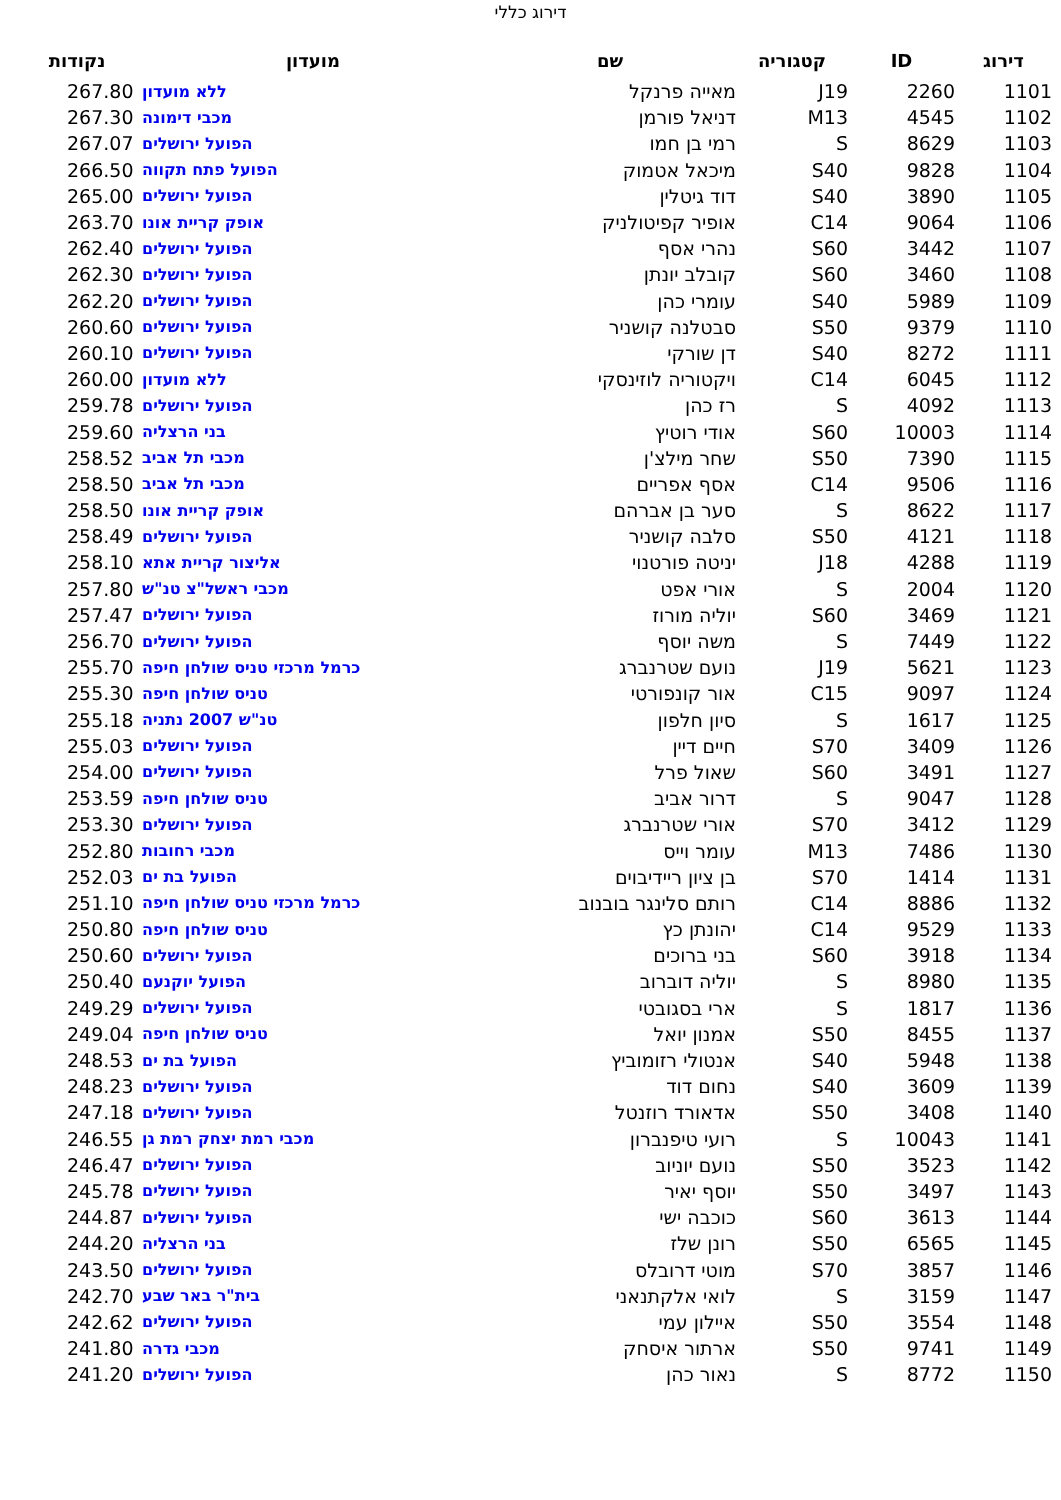דירוג כללי
| דירוג | ID | קטגוריה | שם | מועדון | נקודות |
| --- | --- | --- | --- | --- | --- |
| 1101 | 2260 | J19 | מאייה פרנקל | ללא מועדון | 267.80 |
| 1102 | 4545 | M13 | דניאל פורמן | מכבי דימונה | 267.30 |
| 1103 | 8629 | S | רמי בן חמו | הפועל ירושלים | 267.07 |
| 1104 | 9828 | S40 | מיכאל אטמוק | הפועל פתח תקווה | 266.50 |
| 1105 | 3890 | S40 | דוד גיטלין | הפועל ירושלים | 265.00 |
| 1106 | 9064 | C14 | אופיר קפיטולניק | אופק קריית אונו | 263.70 |
| 1107 | 3442 | S60 | נהרי אסף | הפועל ירושלים | 262.40 |
| 1108 | 3460 | S60 | קובלב יונתן | הפועל ירושלים | 262.30 |
| 1109 | 5989 | S40 | עומרי כהן | הפועל ירושלים | 262.20 |
| 1110 | 9379 | S50 | סבטלנה קושניר | הפועל ירושלים | 260.60 |
| 1111 | 8272 | S40 | דן שורקי | הפועל ירושלים | 260.10 |
| 1112 | 6045 | C14 | ויקטוריה לוזינסקי | ללא מועדון | 260.00 |
| 1113 | 4092 | S | רז כהן | הפועל ירושלים | 259.78 |
| 1114 | 10003 | S60 | אודי רוטיץ | בני הרצליה | 259.60 |
| 1115 | 7390 | S50 | שחר מילצ'ן | מכבי תל אביב | 258.52 |
| 1116 | 9506 | C14 | אסף אפריים | מכבי תל אביב | 258.50 |
| 1117 | 8622 | S | סער בן אברהם | אופק קריית אונו | 258.50 |
| 1118 | 4121 | S50 | סלבה קושניר | הפועל ירושלים | 258.49 |
| 1119 | 4288 | J18 | יניטה פורטנוי | אליצור קריית אתא | 258.10 |
| 1120 | 2004 | S | אורי אפט | מכבי ראשל"צ טנ"ש | 257.80 |
| 1121 | 3469 | S60 | יוליה מורוז | הפועל ירושלים | 257.47 |
| 1122 | 7449 | S | משה יוסף | הפועל ירושלים | 256.70 |
| 1123 | 5621 | J19 | נועם שטרנברג | כרמל מרכזי טניס שולחן חיפה | 255.70 |
| 1124 | 9097 | C15 | אור קונפורטי | טניס שולחן חיפה | 255.30 |
| 1125 | 1617 | S | סיון חלפון | טנ"ש 2007 נתניה | 255.18 |
| 1126 | 3409 | S70 | חיים דיין | הפועל ירושלים | 255.03 |
| 1127 | 3491 | S60 | שאול פרל | הפועל ירושלים | 254.00 |
| 1128 | 9047 | S | דרור אביב | טניס שולחן חיפה | 253.59 |
| 1129 | 3412 | S70 | אורי שטרנברג | הפועל ירושלים | 253.30 |
| 1130 | 7486 | M13 | עומר וייס | מכבי רחובות | 252.80 |
| 1131 | 1414 | S70 | בן ציון ריידיבוים | הפועל בת ים | 252.03 |
| 1132 | 8886 | C14 | רותם סלינגר בובנוב | כרמל מרכזי טניס שולחן חיפה | 251.10 |
| 1133 | 9529 | C14 | יהונתן כץ | טניס שולחן חיפה | 250.80 |
| 1134 | 3918 | S60 | בני ברוכים | הפועל ירושלים | 250.60 |
| 1135 | 8980 | S | יוליה דוברוב | הפועל יוקנעם | 250.40 |
| 1136 | 1817 | S | ארי בסגובטי | הפועל ירושלים | 249.29 |
| 1137 | 8455 | S50 | אמנון יואל | טניס שולחן חיפה | 249.04 |
| 1138 | 5948 | S40 | אנטולי רזומוביץ | הפועל בת ים | 248.53 |
| 1139 | 3609 | S40 | נחום דוד | הפועל ירושלים | 248.23 |
| 1140 | 3408 | S50 | אדאורד רוזנטל | הפועל ירושלים | 247.18 |
| 1141 | 10043 | S | רועי טיפנברון | מכבי רמת יצחק רמת גן | 246.55 |
| 1142 | 3523 | S50 | נועם יוניוב | הפועל ירושלים | 246.47 |
| 1143 | 3497 | S50 | יוסף יאיר | הפועל ירושלים | 245.78 |
| 1144 | 3613 | S60 | כוכבה ישי | הפועל ירושלים | 244.87 |
| 1145 | 6565 | S50 | רונן שלז | בני הרצליה | 244.20 |
| 1146 | 3857 | S70 | מוטי דרובלס | הפועל ירושלים | 243.50 |
| 1147 | 3159 | S | לואי אלקתנאני | בית"ר באר שבע | 242.70 |
| 1148 | 3554 | S50 | איילון עמי | הפועל ירושלים | 242.62 |
| 1149 | 9741 | S50 | ארתור איסחק | מכבי גדרה | 241.80 |
| 1150 | 8772 | S | נאור כהן | הפועל ירושלים | 241.20 |